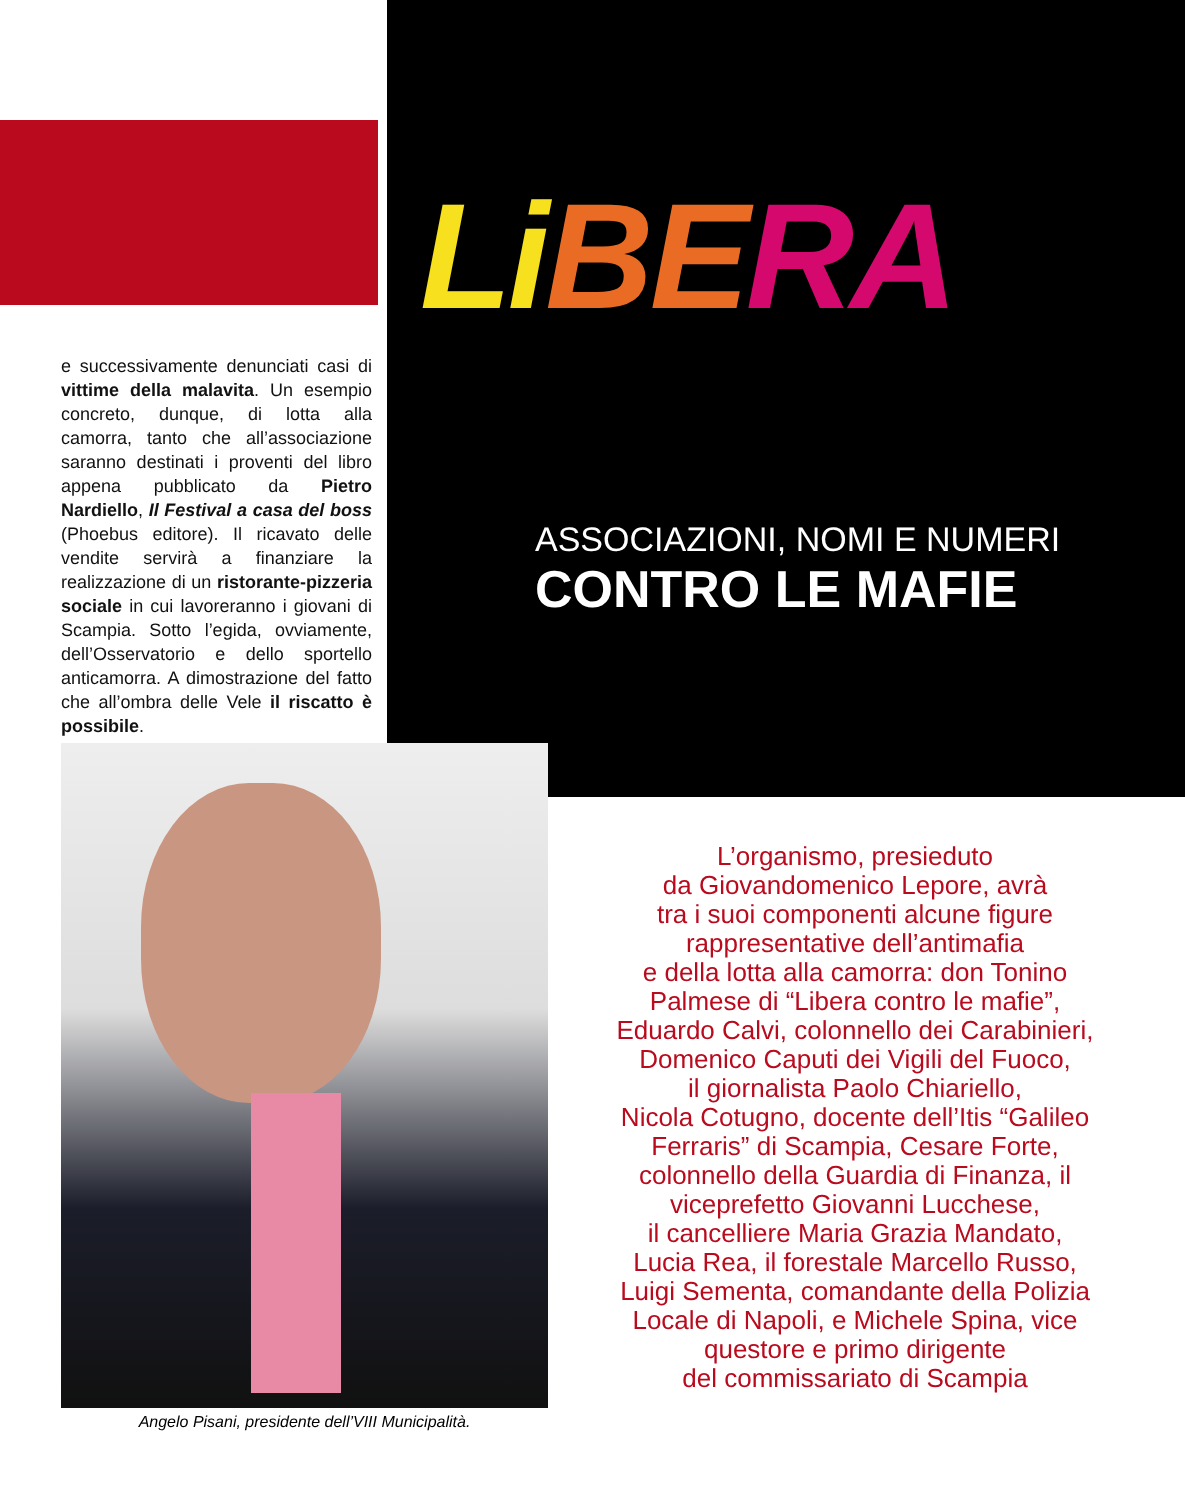Li BE RA
ASSOCIAZIONI, NOMI E NUMERI
CONTRO LE MAFIE
e successivamente denunciati casi di vittime della malavita. Un esempio concreto, dunque, di lotta alla camorra, tanto che all’associazione saranno destinati i proventi del libro appena pubblicato da Pietro Nardiello, Il Festival a casa del boss (Phoebus editore). Il ricavato delle vendite servirà a finanziare la realizzazione di un ristorante-pizzeria sociale in cui lavoreranno i giovani di Scampia. Sotto l’egida, ovviamente, dell’Osservatorio e dello sportello anticamorra. A dimostrazione del fatto che all’ombra delle Vele il riscatto è possibile.
Angelo Pisani, presidente dell’VIII Municipalità.
L’organismo, presieduto
da Giovandomenico Lepore, avrà
tra i suoi componenti alcune figure
rappresentative dell’antimafia
e della lotta alla camorra: don Tonino
Palmese di “Libera contro le mafie”,
Eduardo Calvi, colonnello dei Carabinieri,
Domenico Caputi dei Vigili del Fuoco,
il giornalista Paolo Chiariello,
Nicola Cotugno, docente dell’Itis “Galileo
Ferraris” di Scampia, Cesare Forte,
colonnello della Guardia di Finanza, il
viceprefetto Giovanni Lucchese,
il cancelliere Maria Grazia Mandato,
Lucia Rea, il forestale Marcello Russo,
Luigi Sementa, comandante della Polizia
Locale di Napoli, e Michele Spina, vice
questore e primo dirigente
del commissariato di Scampia